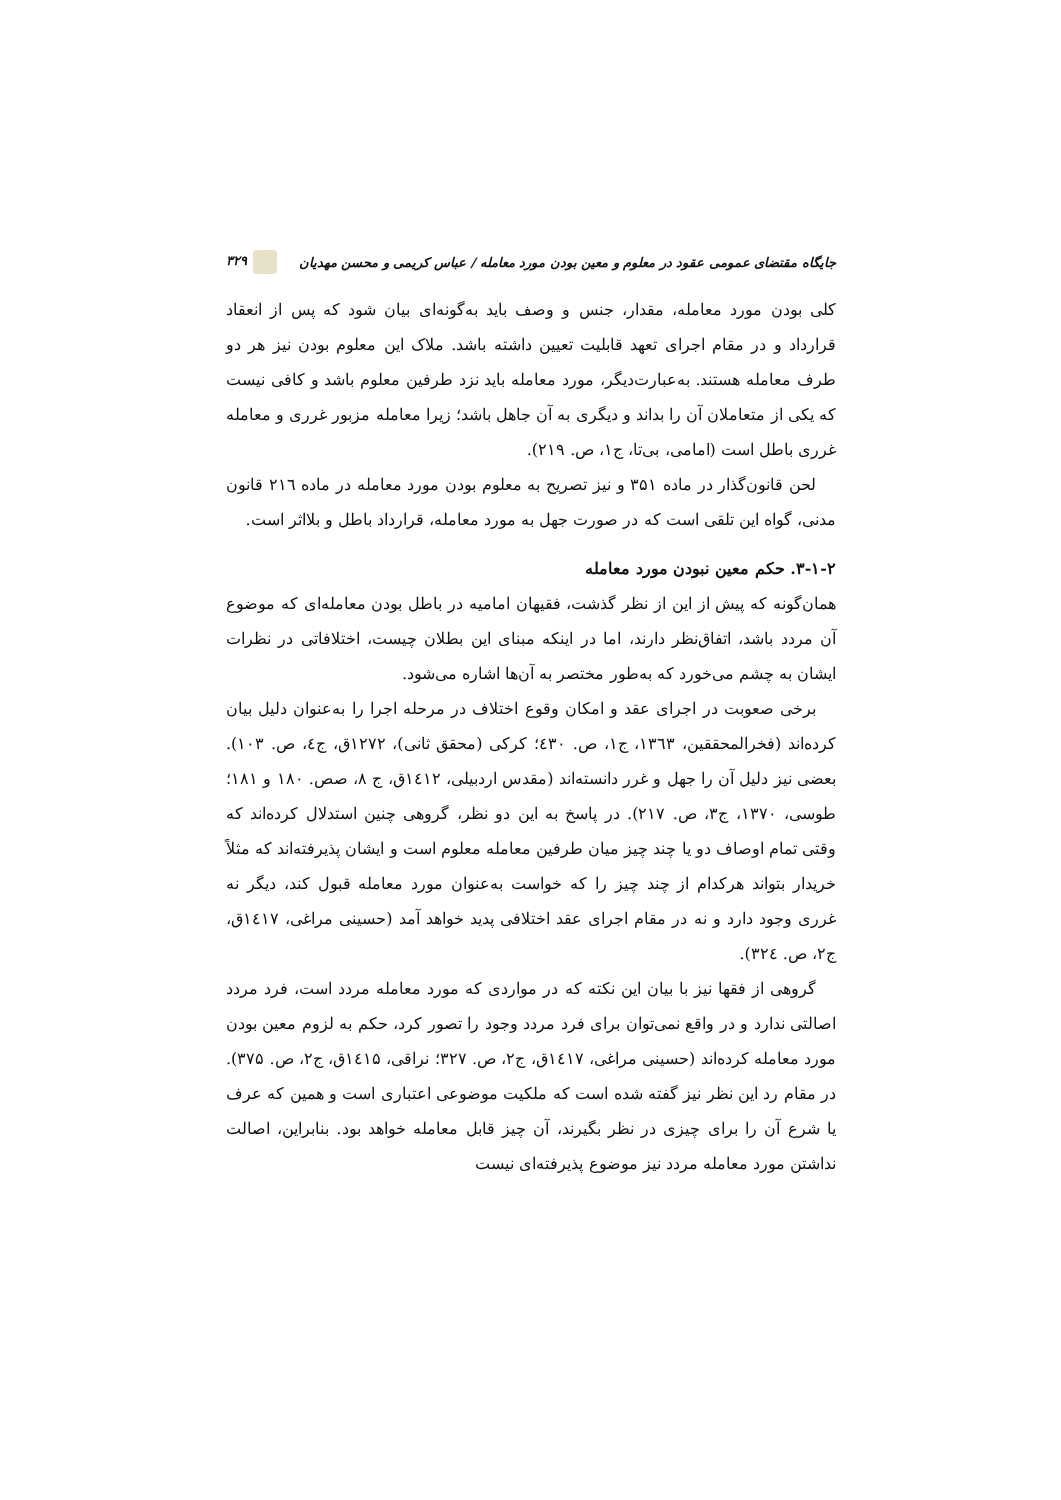جایگاه مقتضای عمومی عقود در معلوم و معین بودن مورد معامله / عباس کریمی و محسن مهدیان ۳۲۹
کلی بودن مورد معامله، مقدار، جنس و وصف باید به‌گونه‌ای بیان شود که پس از انعقاد قرارداد و در مقام اجرای تعهد قابلیت تعیین داشته باشد. ملاک این معلوم بودن نیز هر دو طرف معامله هستند. به‌عبارت‌دیگر، مورد معامله باید نزد طرفین معلوم باشد و کافی نیست که یکی از متعاملان آن را بداند و دیگری به آن جاهل باشد؛ زیرا معامله مزبور غرری و معامله غرری باطل است (امامی، بی‌تا، ج۱، ص. ۲۱۹).
لحن قانون‌گذار در ماده ۳۵۱ و نیز تصریح به معلوم بودن مورد معامله در ماده ۲۱٦ قانون مدنی، گواه این تلقی است که در صورت جهل به مورد معامله، قرارداد باطل و بلااثر است.
۳-۱-۲. حکم معین نبودن مورد معامله
همان‌گونه که پیش از این از نظر گذشت، فقیهان امامیه در باطل بودن معامله‌ای که موضوع آن مردد باشد، اتفاق‌نظر دارند، اما در اینکه مبنای این بطلان چیست، اختلافاتی در نظرات ایشان به چشم می‌خورد که به‌طور مختصر به آن‌ها اشاره می‌شود.
برخی صعوبت در اجرای عقد و امکان وقوع اختلاف در مرحله اجرا را به‌عنوان دلیل بیان کرده‌اند (فخرالمحققین، ۱۳٦۳، ج۱، ص. ٤۳۰؛ کرکی (محقق ثانی)، ۱۲۷۲ق، ج٤، ص. ۱۰۳). بعضی نیز دلیل آن را جهل و غرر دانسته‌اند (مقدس اردبیلی، ۱٤۱۲ق، ج ۸، صص. ۱۸۰ و ۱۸۱؛ طوسی، ۱۳۷۰، ج۳، ص. ۲۱۷). در پاسخ به این دو نظر، گروهی چنین استدلال کرده‌اند که وقتی تمام اوصاف دو یا چند چیز میان طرفین معامله معلوم است و ایشان پذیرفته‌اند که مثلاً خریدار بتواند هرکدام از چند چیز را که خواست به‌عنوان مورد معامله قبول کند، دیگر نه غرری وجود دارد و نه در مقام اجرای عقد اختلافی پدید خواهد آمد (حسینی مراغی، ۱٤۱۷ق، ج۲، ص. ۳۲٤).
گروهی از فقها نیز با بیان این نکته که در مواردی که مورد معامله مردد است، فرد مردد اصالتی ندارد و در واقع نمی‌توان برای فرد مردد وجود را تصور کرد، حکم به لزوم معین بودن مورد معامله کرده‌اند (حسینی مراغی، ۱٤۱۷ق، ج۲، ص. ۳۲۷؛ نراقی، ۱٤۱۵ق، ج۲، ص. ۳۷۵). در مقام رد این نظر نیز گفته شده است که ملکیت موضوعی اعتباری است و همین که عرف یا شرع آن را برای چیزی در نظر بگیرند، آن چیز قابل معامله خواهد بود. بنابراین، اصالت نداشتن مورد معامله مردد نیز موضوع پذیرفته‌ای نیست